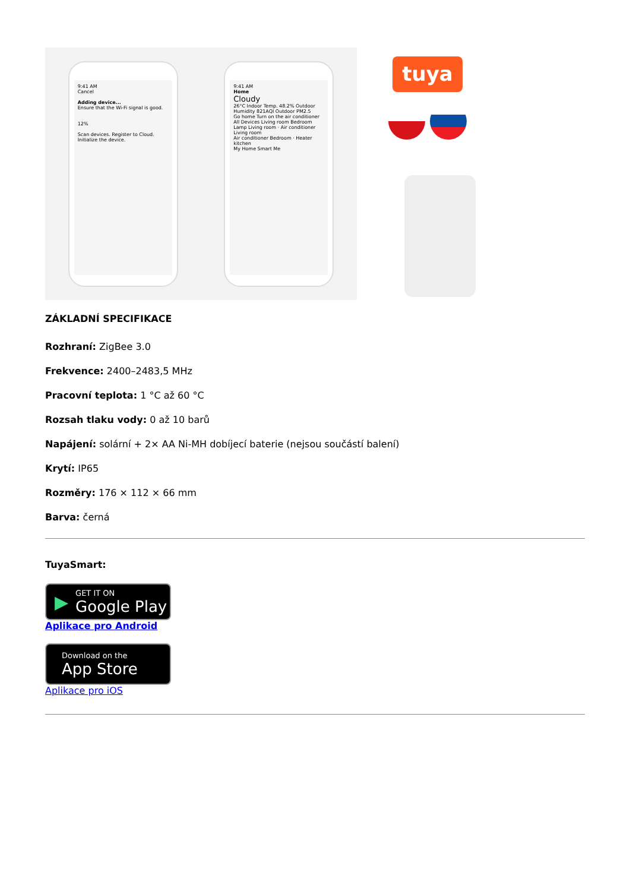9:41 AM
Cancel
Adding device...
Ensure that the Wi-Fi signal is good.
12%
Scan devices. Register to Cloud. Initialize the device.
9:41 AM
Home
Cloudy
26°C Indoor Temp. 48.2% Outdoor Humidity 821AQI Outdoor PM2.5
Go home Turn on the air conditioner
All Devices Living room Bedroom
Lamp Living room · Air conditioner Living room
Air conditioner Bedroom · Heater kitchen
My Home Smart Me
tuya
ZÁKLADNÍ SPECIFIKACE
Rozhraní: ZigBee 3.0
Frekvence: 2400–2483,5 MHz
Pracovní teplota: 1 °C až 60 °C
Rozsah tlaku vody: 0 až 10 barů
Napájení: solární + 2× AA Ni-MH dobíjecí baterie (nejsou součástí balení)
Krytí: IP65
Rozměry: 176 × 112 × 66 mm
Barva: černá
TuyaSmart:
▶ GET IT ON
Google Play
Aplikace pro Android
Download on the
App Store
Aplikace pro iOS